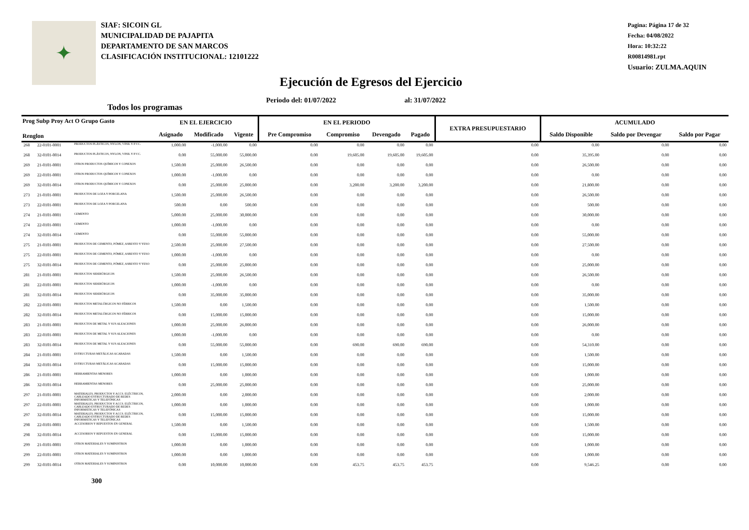✦
SIAF: SICOIN GL
MUNICIPALIDAD DE PAJAPITA
DEPARTAMENTO DE SAN MARCOS
CLASIFICACIÓN INSTITUCIONAL: 12101222
Pagina: Página 17 de 32
Fecha: 04/08/2022
Hora: 10:32:22
R00814981.rpt
Usuario: ZULMA.AQUIN
Ejecución de Egresos del Ejercicio
Periodo del: 01/07/2022 al: 31/07/2022
Todos los programas
| Prog Subp Proy Act O Grupo Gasto Renglon | | | EN EL EJERCICIO | | | EN EL PERIODO | | | | EXTRA PRESUPUESTARIO | ACUMULADO | | |
| --- | --- | --- | --- | --- | --- | --- | --- | --- | --- | --- | --- | --- | --- |
| | | | Asignado | Modificado | Vigente | Pre Compromiso | Compromiso | Devengado | Pagado | | Saldo Disponible | Saldo por Devengar | Saldo por Pagar |
| 268 | 22-0101-0001 | PRODUCTOS PLÁSTICOS, NYLON, VINIL Y P.V.C. | 1,000.00 | -1,000.00 | 0.00 | 0.00 | 0.00 | 0.00 | 0.00 | 0.00 | 0.00 | 0.00 | 0.00 |
| 268 | 32-0101-0014 | PRODUCTOS PLÁSTICOS, NYLON, VINIL Y P.V.C. | 0.00 | 55,000.00 | 55,000.00 | 0.00 | 19,605.00 | 19,605.00 | 19,605.00 | 0.00 | 35,395.00 | 0.00 | 0.00 |
| 269 | 21-0101-0001 | OTROS PRODUCTOS QUÍMICOS Y CONEXOS | 1,500.00 | 25,000.00 | 26,500.00 | 0.00 | 0.00 | 0.00 | 0.00 | 0.00 | 26,500.00 | 0.00 | 0.00 |
| 269 | 22-0101-0001 | OTROS PRODUCTOS QUÍMICOS Y CONEXOS | 1,000.00 | -1,000.00 | 0.00 | 0.00 | 0.00 | 0.00 | 0.00 | 0.00 | 0.00 | 0.00 | 0.00 |
| 269 | 32-0101-0014 | OTROS PRODUCTOS QUÍMICOS Y CONEXOS | 0.00 | 25,000.00 | 25,000.00 | 0.00 | 3,200.00 | 3,200.00 | 3,200.00 | 0.00 | 21,800.00 | 0.00 | 0.00 |
| 273 | 21-0101-0001 | PRODUCTOS DE LOZA Y PORCELANA | 1,500.00 | 25,000.00 | 26,500.00 | 0.00 | 0.00 | 0.00 | 0.00 | 0.00 | 26,500.00 | 0.00 | 0.00 |
| 273 | 22-0101-0001 | PRODUCTOS DE LOZA Y PORCELANA | 500.00 | 0.00 | 500.00 | 0.00 | 0.00 | 0.00 | 0.00 | 0.00 | 500.00 | 0.00 | 0.00 |
| 274 | 21-0101-0001 | CEMENTO | 5,000.00 | 25,000.00 | 30,000.00 | 0.00 | 0.00 | 0.00 | 0.00 | 0.00 | 30,000.00 | 0.00 | 0.00 |
| 274 | 22-0101-0001 | CEMENTO | 1,000.00 | -1,000.00 | 0.00 | 0.00 | 0.00 | 0.00 | 0.00 | 0.00 | 0.00 | 0.00 | 0.00 |
| 274 | 32-0101-0014 | CEMENTO | 0.00 | 55,000.00 | 55,000.00 | 0.00 | 0.00 | 0.00 | 0.00 | 0.00 | 55,000.00 | 0.00 | 0.00 |
| 275 | 21-0101-0001 | PRODUCTOS DE CEMENTO, PÓMEZ, ASBESTO Y YESO | 2,500.00 | 25,000.00 | 27,500.00 | 0.00 | 0.00 | 0.00 | 0.00 | 0.00 | 27,500.00 | 0.00 | 0.00 |
| 275 | 22-0101-0001 | PRODUCTOS DE CEMENTO, PÓMEZ, ASBESTO Y YESO | 1,000.00 | -1,000.00 | 0.00 | 0.00 | 0.00 | 0.00 | 0.00 | 0.00 | 0.00 | 0.00 | 0.00 |
| 275 | 32-0101-0014 | PRODUCTOS DE CEMENTO, PÓMEZ, ASBESTO Y YESO | 0.00 | 25,000.00 | 25,000.00 | 0.00 | 0.00 | 0.00 | 0.00 | 0.00 | 25,000.00 | 0.00 | 0.00 |
| 281 | 21-0101-0001 | PRODUCTOS SIDERÚRGICOS | 1,500.00 | 25,000.00 | 26,500.00 | 0.00 | 0.00 | 0.00 | 0.00 | 0.00 | 26,500.00 | 0.00 | 0.00 |
| 281 | 22-0101-0001 | PRODUCTOS SIDERÚRGICOS | 1,000.00 | -1,000.00 | 0.00 | 0.00 | 0.00 | 0.00 | 0.00 | 0.00 | 0.00 | 0.00 | 0.00 |
| 281 | 32-0101-0014 | PRODUCTOS SIDERÚRGICOS | 0.00 | 35,000.00 | 35,000.00 | 0.00 | 0.00 | 0.00 | 0.00 | 0.00 | 35,000.00 | 0.00 | 0.00 |
| 282 | 22-0101-0001 | PRODUCTOS METALÚRGICOS NO FÉRRICOS | 1,500.00 | 0.00 | 1,500.00 | 0.00 | 0.00 | 0.00 | 0.00 | 0.00 | 1,500.00 | 0.00 | 0.00 |
| 282 | 32-0101-0014 | PRODUCTOS METALÚRGICOS NO FÉRRICOS | 0.00 | 15,000.00 | 15,000.00 | 0.00 | 0.00 | 0.00 | 0.00 | 0.00 | 15,000.00 | 0.00 | 0.00 |
| 283 | 21-0101-0001 | PRODUCTOS DE METAL Y SUS ALEACIONES | 1,000.00 | 25,000.00 | 26,000.00 | 0.00 | 0.00 | 0.00 | 0.00 | 0.00 | 26,000.00 | 0.00 | 0.00 |
| 283 | 22-0101-0001 | PRODUCTOS DE METAL Y SUS ALEACIONES | 1,000.00 | -1,000.00 | 0.00 | 0.00 | 0.00 | 0.00 | 0.00 | 0.00 | 0.00 | 0.00 | 0.00 |
| 283 | 32-0101-0014 | PRODUCTOS DE METAL Y SUS ALEACIONES | 0.00 | 55,000.00 | 55,000.00 | 0.00 | 690.00 | 690.00 | 690.00 | 0.00 | 54,310.00 | 0.00 | 0.00 |
| 284 | 21-0101-0001 | ESTRUCTURAS METÁLICAS ACABADAS | 1,500.00 | 0.00 | 1,500.00 | 0.00 | 0.00 | 0.00 | 0.00 | 0.00 | 1,500.00 | 0.00 | 0.00 |
| 284 | 32-0101-0014 | ESTRUCTURAS METÁLICAS ACABADAS | 0.00 | 15,000.00 | 15,000.00 | 0.00 | 0.00 | 0.00 | 0.00 | 0.00 | 15,000.00 | 0.00 | 0.00 |
| 286 | 21-0101-0001 | HERRAMIENTAS MENORES | 1,000.00 | 0.00 | 1,000.00 | 0.00 | 0.00 | 0.00 | 0.00 | 0.00 | 1,000.00 | 0.00 | 0.00 |
| 286 | 32-0101-0014 | HERRAMIENTAS MENORES | 0.00 | 25,000.00 | 25,000.00 | 0.00 | 0.00 | 0.00 | 0.00 | 0.00 | 25,000.00 | 0.00 | 0.00 |
| 297 | 21-0101-0001 | MATERIALES, PRODUCTOS Y ACCS. ELÉCTRICOS, CABLEADO ESTRUCTURADO DE REDES INFORMÁTICAS Y TELEFÓNICAS | 2,000.00 | 0.00 | 2,000.00 | 0.00 | 0.00 | 0.00 | 0.00 | 0.00 | 2,000.00 | 0.00 | 0.00 |
| 297 | 22-0101-0001 | MATERIALES, PRODUCTOS Y ACCS. ELÉCTRICOS, CABLEADO ESTRUCTURADO DE REDES INFORMÁTICAS Y TELEFÓNICAS | 1,000.00 | 0.00 | 1,000.00 | 0.00 | 0.00 | 0.00 | 0.00 | 0.00 | 1,000.00 | 0.00 | 0.00 |
| 297 | 32-0101-0014 | MATERIALES, PRODUCTOS Y ACCS. ELÉCTRICOS, CABLEADO ESTRUCTURADO DE REDES INFORMÁTICAS Y TELEFÓNICAS | 0.00 | 15,000.00 | 15,000.00 | 0.00 | 0.00 | 0.00 | 0.00 | 0.00 | 15,000.00 | 0.00 | 0.00 |
| 298 | 22-0101-0001 | ACCESORIOS Y REPUESTOS EN GENERAL | 1,500.00 | 0.00 | 1,500.00 | 0.00 | 0.00 | 0.00 | 0.00 | 0.00 | 1,500.00 | 0.00 | 0.00 |
| 298 | 32-0101-0014 | ACCESORIOS Y REPUESTOS EN GENERAL | 0.00 | 15,000.00 | 15,000.00 | 0.00 | 0.00 | 0.00 | 0.00 | 0.00 | 15,000.00 | 0.00 | 0.00 |
| 299 | 21-0101-0001 | OTROS MATERIALES Y SUMINISTROS | 1,000.00 | 0.00 | 1,000.00 | 0.00 | 0.00 | 0.00 | 0.00 | 0.00 | 1,000.00 | 0.00 | 0.00 |
| 299 | 22-0101-0001 | OTROS MATERIALES Y SUMINISTROS | 1,000.00 | 0.00 | 1,000.00 | 0.00 | 0.00 | 0.00 | 0.00 | 0.00 | 1,000.00 | 0.00 | 0.00 |
| 299 | 32-0101-0014 | OTROS MATERIALES Y SUMINISTROS | 0.00 | 10,000.00 | 10,000.00 | 0.00 | 453.75 | 453.75 | 453.75 | 0.00 | 9,546.25 | 0.00 | 0.00 |
300